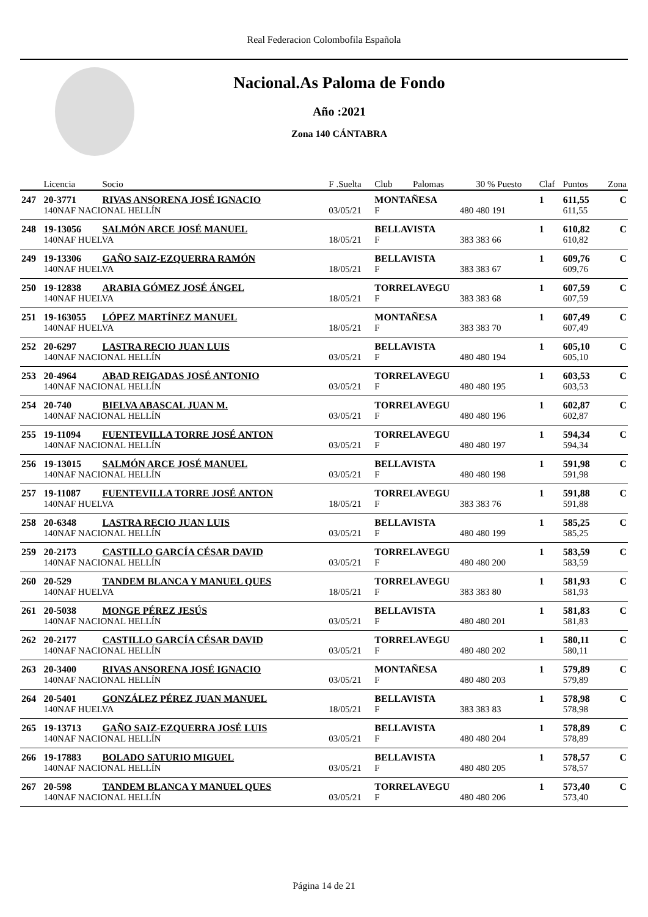Real Federacion Colombofila Española
Nacional.As Paloma de Fondo
Año :2021
Zona 140 CÁNTABRA
| | Licencia | Socio | F .Suelta | Club | Palomas | 30 % Puesto | Claf | Puntos | Zona |
| --- | --- | --- | --- | --- | --- | --- | --- | --- | --- |
| 247 | 20-3771 | RIVAS ANSORENA JOSÉ IGNACIO | | MONTAÑESA | | | 1 | 611,55 | C |
| | 140NAF NACIONAL HELLÍN | | 03/05/21 | F | 480 | 480 191 | | 611,55 | |
| 248 | 19-13056 | SALMÓN ARCE JOSÉ MANUEL | | BELLAVISTA | | | 1 | 610,82 | C |
| | 140NAF HUELVA | | 18/05/21 | F | 383 | 383 66 | | 610,82 | |
| 249 | 19-13306 | GAÑO SAIZ-EZQUERRA RAMÓN | | BELLAVISTA | | | 1 | 609,76 | C |
| | 140NAF HUELVA | | 18/05/21 | F | 383 | 383 67 | | 609,76 | |
| 250 | 19-12838 | ARABIA GÓMEZ JOSÉ ÁNGEL | | TORRELAVEGU | | | 1 | 607,59 | C |
| | 140NAF HUELVA | | 18/05/21 | F | 383 | 383 68 | | 607,59 | |
| 251 | 19-163055 | LÓPEZ MARTÍNEZ MANUEL | | MONTAÑESA | | | 1 | 607,49 | C |
| | 140NAF HUELVA | | 18/05/21 | F | 383 | 383 70 | | 607,49 | |
| 252 | 20-6297 | LASTRA RECIO JUAN LUIS | | BELLAVISTA | | | 1 | 605,10 | C |
| | 140NAF NACIONAL HELLÍN | | 03/05/21 | F | 480 | 480 194 | | 605,10 | |
| 253 | 20-4964 | ABAD REIGADAS JOSÉ ANTONIO | | TORRELAVEGU | | | 1 | 603,53 | C |
| | 140NAF NACIONAL HELLÍN | | 03/05/21 | F | 480 | 480 195 | | 603,53 | |
| 254 | 20-740 | BIELVA ABASCAL JUAN M. | | TORRELAVEGU | | | 1 | 602,87 | C |
| | 140NAF NACIONAL HELLÍN | | 03/05/21 | F | 480 | 480 196 | | 602,87 | |
| 255 | 19-11094 | FUENTEVILLA TORRE JOSÉ ANTON | | TORRELAVEGU | | | 1 | 594,34 | C |
| | 140NAF NACIONAL HELLÍN | | 03/05/21 | F | 480 | 480 197 | | 594,34 | |
| 256 | 19-13015 | SALMÓN ARCE JOSÉ MANUEL | | BELLAVISTA | | | 1 | 591,98 | C |
| | 140NAF NACIONAL HELLÍN | | 03/05/21 | F | 480 | 480 198 | | 591,98 | |
| 257 | 19-11087 | FUENTEVILLA TORRE JOSÉ ANTON | | TORRELAVEGU | | | 1 | 591,88 | C |
| | 140NAF HUELVA | | 18/05/21 | F | 383 | 383 76 | | 591,88 | |
| 258 | 20-6348 | LASTRA RECIO JUAN LUIS | | BELLAVISTA | | | 1 | 585,25 | C |
| | 140NAF NACIONAL HELLÍN | | 03/05/21 | F | 480 | 480 199 | | 585,25 | |
| 259 | 20-2173 | CASTILLO GARCÍA CÉSAR DAVID | | TORRELAVEGU | | | 1 | 583,59 | C |
| | 140NAF NACIONAL HELLÍN | | 03/05/21 | F | 480 | 480 200 | | 583,59 | |
| 260 | 20-529 | TANDEM BLANCA Y MANUEL QUES | | TORRELAVEGU | | | 1 | 581,93 | C |
| | 140NAF HUELVA | | 18/05/21 | F | 383 | 383 80 | | 581,93 | |
| 261 | 20-5038 | MONGE PÉREZ JESÚS | | BELLAVISTA | | | 1 | 581,83 | C |
| | 140NAF NACIONAL HELLÍN | | 03/05/21 | F | 480 | 480 201 | | 581,83 | |
| 262 | 20-2177 | CASTILLO GARCÍA CÉSAR DAVID | | TORRELAVEGU | | | 1 | 580,11 | C |
| | 140NAF NACIONAL HELLÍN | | 03/05/21 | F | 480 | 480 202 | | 580,11 | |
| 263 | 20-3400 | RIVAS ANSORENA JOSÉ IGNACIO | | MONTAÑESA | | | 1 | 579,89 | C |
| | 140NAF NACIONAL HELLÍN | | 03/05/21 | F | 480 | 480 203 | | 579,89 | |
| 264 | 20-5401 | GONZÁLEZ PÉREZ JUAN MANUEL | | BELLAVISTA | | | 1 | 578,98 | C |
| | 140NAF HUELVA | | 18/05/21 | F | 383 | 383 83 | | 578,98 | |
| 265 | 19-13713 | GAÑO SAIZ-EZQUERRA JOSÉ LUIS | | BELLAVISTA | | | 1 | 578,89 | C |
| | 140NAF NACIONAL HELLÍN | | 03/05/21 | F | 480 | 480 204 | | 578,89 | |
| 266 | 19-17883 | BOLADO SATURIO MIGUEL | | BELLAVISTA | | | 1 | 578,57 | C |
| | 140NAF NACIONAL HELLÍN | | 03/05/21 | F | 480 | 480 205 | | 578,57 | |
| 267 | 20-598 | TANDEM BLANCA Y MANUEL QUES | | TORRELAVEGU | | | 1 | 573,40 | C |
| | 140NAF NACIONAL HELLÍN | | 03/05/21 | F | 480 | 480 206 | | 573,40 | |
Página 14 de 21